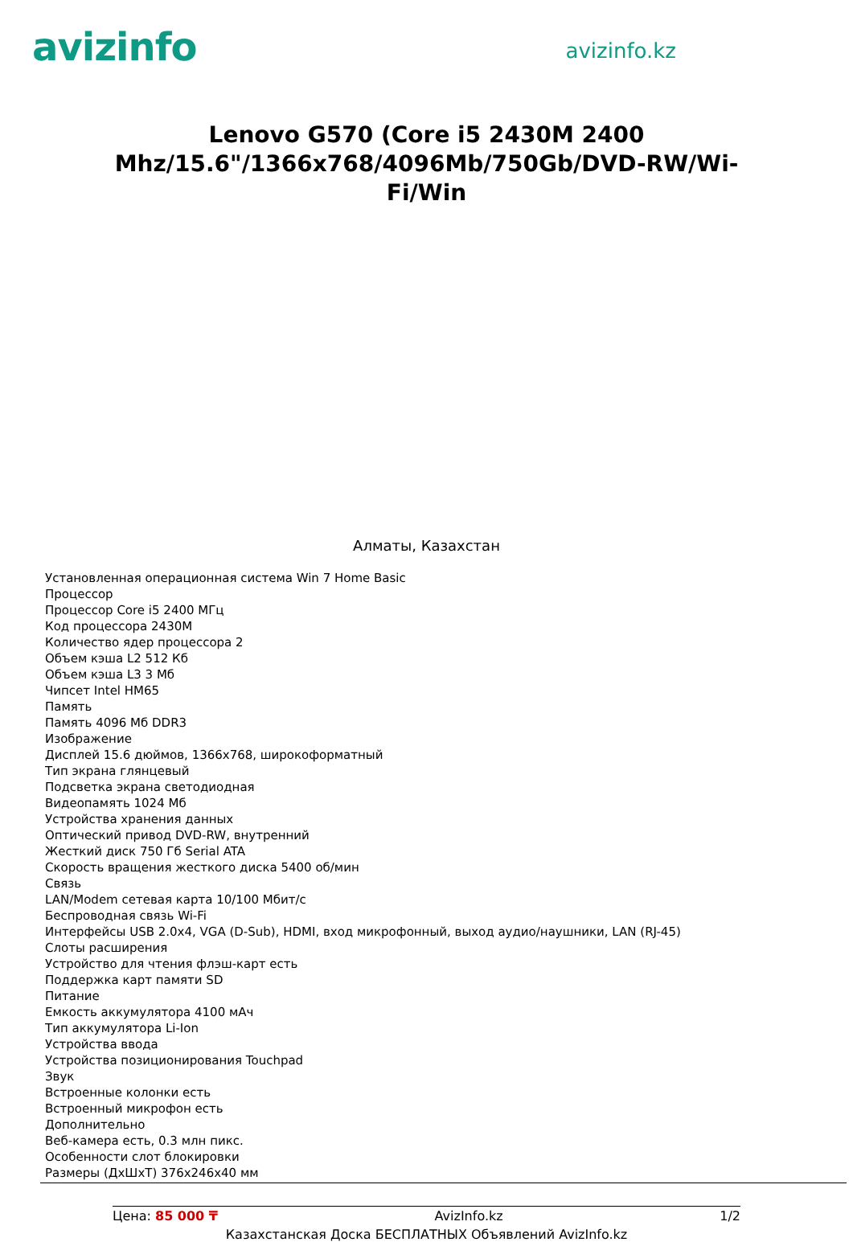avizinfo
avizinfo.kz
Lenovo G570 (Core i5 2430M 2400 Mhz/15.6"/1366x768/4096Mb/750Gb/DVD-RW/Wi-Fi/Win
Алматы, Казахстан
Установленная операционная система Win 7 Home Basic
Процессор
Процессор Core i5 2400 МГц
Код процессора 2430M
Количество ядер процессора 2
Объем кэша L2 512 Кб
Объем кэша L3 3 Мб
Чипсет Intel HM65
Память
Память 4096 Мб DDR3
Изображение
Дисплей 15.6 дюймов, 1366x768, широкоформатный
Тип экрана глянцевый
Подсветка экрана светодиодная
Видеопамять 1024 Мб
Устройства хранения данных
Оптический привод DVD-RW, внутренний
Жесткий диск 750 Гб Serial ATA
Скорость вращения жесткого диска 5400 об/мин
Связь
LAN/Modem сетевая карта 10/100 Мбит/с
Беспроводная связь Wi-Fi
Интерфейсы USB 2.0x4, VGA (D-Sub), HDMI, вход микрофонный, выход аудио/наушники, LAN (RJ-45)
Слоты расширения
Устройство для чтения флэш-карт есть
Поддержка карт памяти SD
Питание
Емкость аккумулятора 4100 мАч
Тип аккумулятора Li-Ion
Устройства ввода
Устройства позиционирования Touchpad
Звук
Встроенные колонки есть
Встроенный микрофон есть
Дополнительно
Веб-камера есть, 0.3 млн пикс.
Особенности слот блокировки
Размеры (ДхШхТ) 376x246x40 мм
Цена: 85 000 ₸ AvizInfo.kz 1/2
Казахстанская Доска БЕСПЛАТНЫХ Объявлений AvizInfo.kz